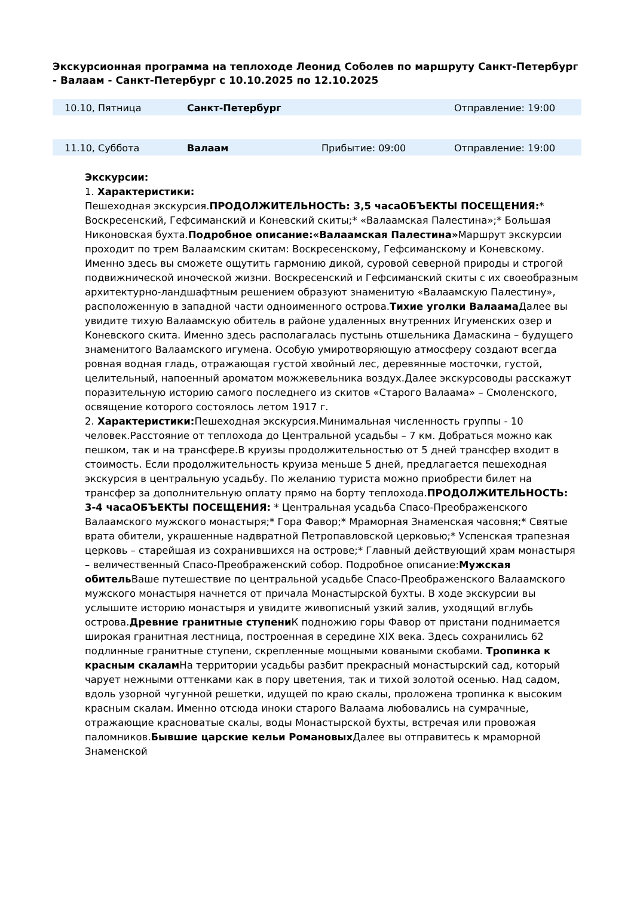Экскурсионная программа на теплоходе Леонид Соболев по маршруту Санкт-Петербург - Валаам - Санкт-Петербург с 10.10.2025 по 12.10.2025
| 10.10, Пятница | Санкт-Петербург | | Отправление: 19:00 |
| 11.10, Суббота | Валаам | Прибытие: 09:00 | Отправление: 19:00 |
Экскурсии:
1. Характеристики:
Пешеходная экскурсия.ПРОДОЛЖИТЕЛЬНОСТЬ: 3,5 часаОБЪЕКТЫ ПОСЕЩЕНИЯ:* Воскресенский, Гефсиманский и Коневский скиты;* «Валаамская Палестина»;* Большая Никоновская бухта.Подробное описание:«Валаамская Палестина»Маршрут экскурсии проходит по трем Валаамским скитам: Воскресенскому, Гефсиманскому и Коневскому. Именно здесь вы сможете ощутить гармонию дикой, суровой северной природы и строгой подвижнической иноческой жизни. Воскресенский и Гефсиманский скиты с их своеобразным архитектурно-ландшафтным решением образуют знаменитую «Валаамскую Палестину», расположенную в западной части одноименного острова.Тихие уголки Валаама Далее вы увидите тихую Валаамскую обитель в районе удаленных внутренних Игуменских озер и Коневского скита. Именно здесь располагалась пустынь отшельника Дамаскина – будущего знаменитого Валаамского игумена. Особую умиротворяющую атмосферу создают всегда ровная водная гладь, отражающая густой хвойный лес, деревянные мосточки, густой, целительный, напоенный ароматом можжевельника воздух.Далее экскурсоводы расскажут поразительную историю самого последнего из скитов «Старого Валаама» – Смоленского, освящение которого состоялось летом 1917 г.
2. Характеристики: Пешеходная экскурсия.Минимальная численность группы - 10 человек.Расстояние от теплохода до Центральной усадьбы – 7 км. Добраться можно как пешком, так и на трансфере.В круизы продолжительностью от 5 дней трансфер входит в стоимость. Если продолжительность круиза меньше 5 дней, предлагается пешеходная экскурсия в центральную усадьбу. По желанию туриста можно приобрести билет на трансфер за дополнительную оплату прямо на борту теплохода.ПРОДОЛЖИТЕЛЬНОСТЬ: 3-4 часаОБЪЕКТЫ ПОСЕЩЕНИЯ: * Центральная усадьба Спасо-Преображенского Валаамского мужского монастыря;* Гора Фавор;* Мраморная Знаменская часовня;* Святые врата обители, украшенные надвратной Петропавловской церковью;* Успенская трапезная церковь – старейшая из сохранившихся на острове;* Главный действующий храм монастыря – величественный Спасо-Преображенский собор. Подробное описание:Мужская обитель Ваше путешествие по центральной усадьбе Спасо-Преображенского Валаамского мужского монастыря начнется от причала Монастырской бухты. В ходе экскурсии вы услышите историю монастыря и увидите живописный узкий залив, уходящий вглубь острова.Древние гранитные ступени К подножию горы Фавор от пристани поднимается широкая гранитная лестница, построенная в середине XIX века. Здесь сохранились 62 подлинные гранитные ступени, скрепленные мощными коваными скобами. Тропинка к красным скалам На территории усадьбы разбит прекрасный монастырский сад, который чарует нежными оттенками как в пору цветения, так и тихой золотой осенью. Над садом, вдоль узорной чугунной решетки, идущей по краю скалы, проложена тропинка к высоким красным скалам. Именно отсюда иноки старого Валаама любовались на сумрачные, отражающие красноватые скалы, воды Монастырской бухты, встречая или провожая паломников.Бывшие царские кельи Романовых Далее вы отправитесь к мраморной Знаменской